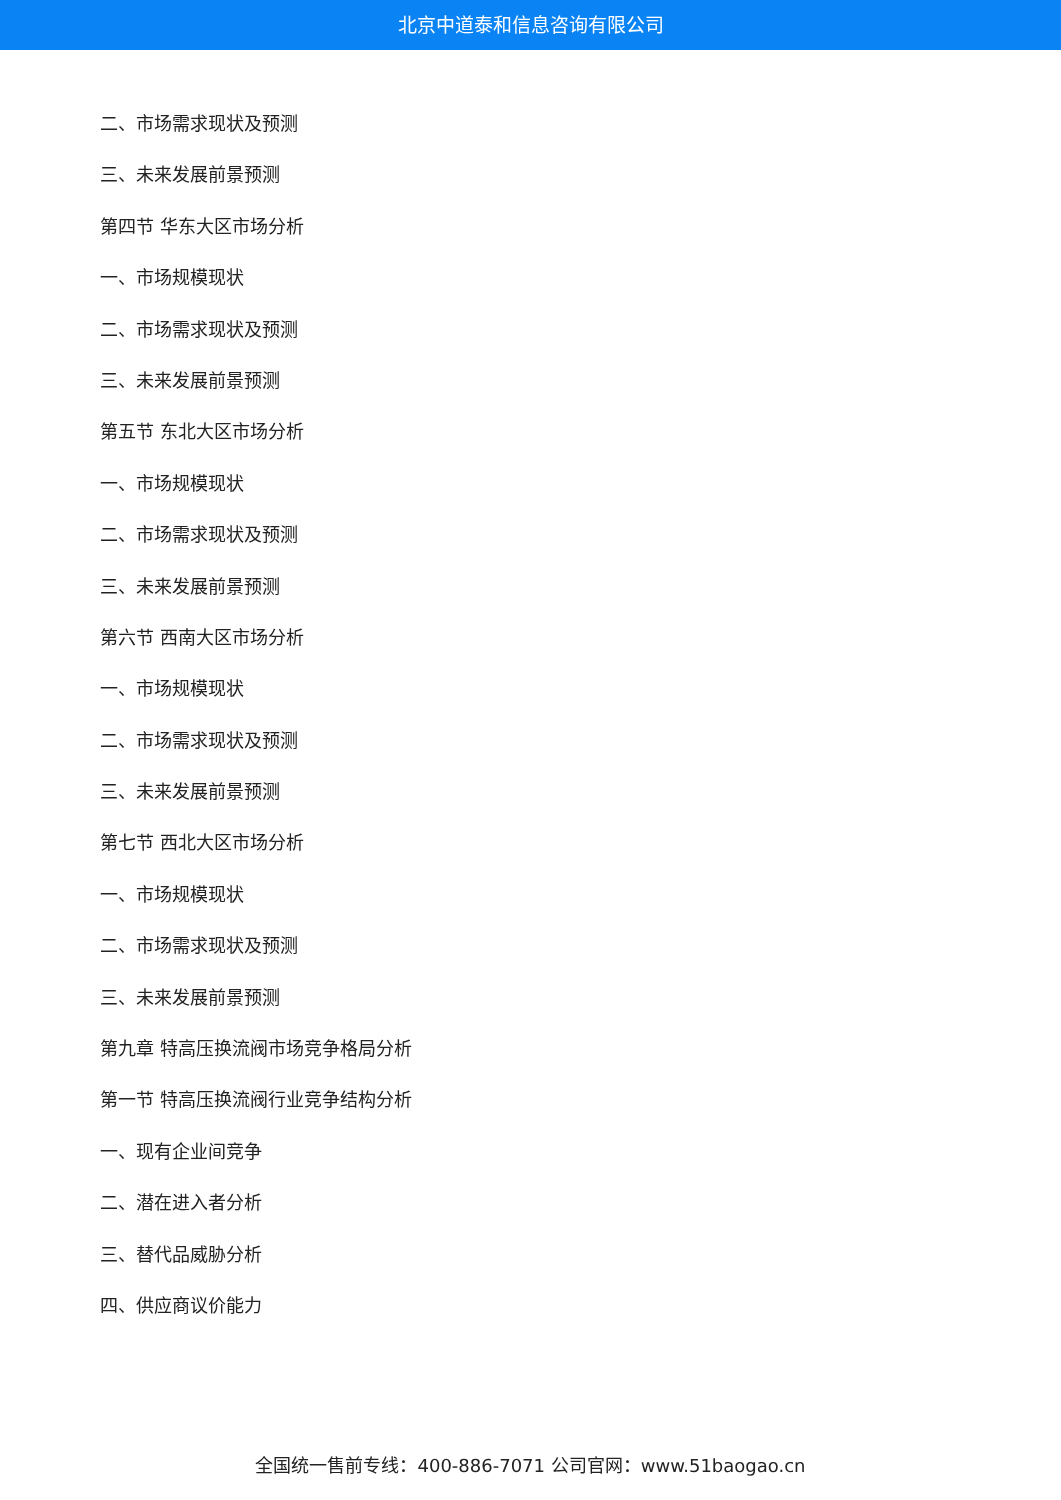北京中道泰和信息咨询有限公司
二、市场需求现状及预测
三、未来发展前景预测
第四节 华东大区市场分析
一、市场规模现状
二、市场需求现状及预测
三、未来发展前景预测
第五节 东北大区市场分析
一、市场规模现状
二、市场需求现状及预测
三、未来发展前景预测
第六节 西南大区市场分析
一、市场规模现状
二、市场需求现状及预测
三、未来发展前景预测
第七节 西北大区市场分析
一、市场规模现状
二、市场需求现状及预测
三、未来发展前景预测
第九章 特高压换流阀市场竞争格局分析
第一节 特高压换流阀行业竞争结构分析
一、现有企业间竞争
二、潜在进入者分析
三、替代品威胁分析
四、供应商议价能力
全国统一售前专线：400-886-7071 公司官网：www.51baogao.cn